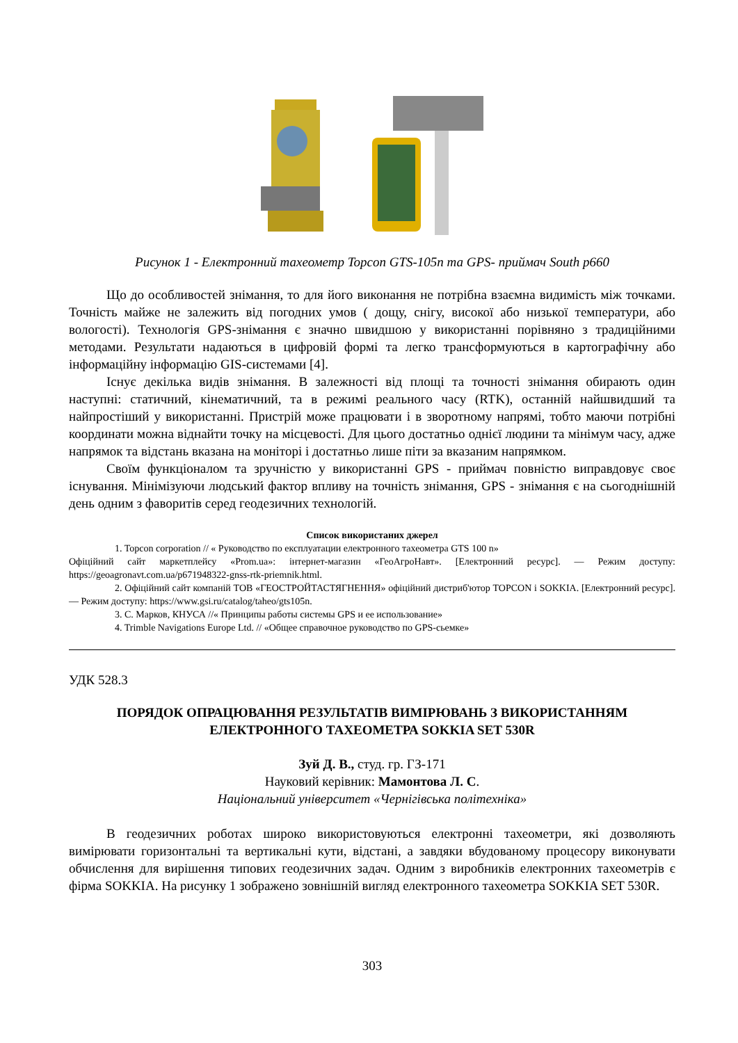Рисунок 1 - Електронний тахеометр Topcon GTS-105n та GPS- приймач South p660
Що до особливостей знімання, то для його виконання не потрібна взаємна видимість між точками. Точність майже не залежить від погодних умов ( дощу, снігу, високої або низької температури, або вологості). Технологія GPS-знімання є значно швидшою у використанні порівняно з традиційними методами. Результати надаються в цифровій формі та легко трансформуються в картографічну або інформаційну інформацію GIS-системами [4].
Існує декілька видів знімання. В залежності від площі та точності знімання обирають один наступні: статичний, кінематичний, та в режимі реального часу (RTK), останній найшвидший та найпростіший у використанні. Пристрій може працювати і в зворотному напрямі, тобто маючи потрібні координати можна віднайти точку на місцевості. Для цього достатньо однієї людини та мінімум часу, адже напрямок та відстань вказана на моніторі і достатньо лише піти за вказаним напрямком.
Своїм функціоналом та зручністю у використанні GPS - приймач повністю виправдовує своє існування. Мінімізуючи людський фактор впливу на точність знімання, GPS - знімання є на сьогоднішній день одним з фаворитів серед геодезичних технологій.
Список використаних джерел
1. Topcon corporation // « Руководство по експлуатации електронного тахеометра GTS 100 n»
Офіційний сайт маркетплейсу «Prom.ua»: інтернет-магазин «ГеоАгроНавт». [Електронний ресурс]. — Режим доступу: https://geoagronavt.com.ua/p671948322-gnss-rtk-priemnik.html.
2. Офіційний сайт компаній ТОВ «ГЕОСТРОЙТАСТЯГНЕННЯ» офіційний дистриб'ютор TOPCON і SOKKIA. [Електронний ресурс]. — Режим доступу: https://www.gsi.ru/catalog/taheo/gts105n.
3. С. Марков, КНУСА //« Принципы работы системы GPS и ее использование»
4. Trimble Navigations Europe Ltd. // «Общее справочное руководство по GPS-сьемке»
УДК 528.3
ПОРЯДОК ОПРАЦЮВАННЯ РЕЗУЛЬТАТІВ ВИМІРЮВАНЬ З ВИКОРИСТАННЯМ ЕЛЕКТРОННОГО ТАХЕОМЕТРА SOKKIA SET 530R
Зуй Д. В., студ. гр. ГЗ-171
Науковий керівник: Мамонтова Л. С.
Національний університет «Чернігівська політехніка»
В геодезичних роботах широко використовуються електронні тахеометри, які дозволяють вимірювати горизонтальні та вертикальні кути, відстані, а завдяки вбудованому процесору виконувати обчислення для вирішення типових геодезичних задач. Одним з виробників електронних тахеометрів є фірма SOKKIA. На рисунку 1 зображено зовнішній вигляд електронного тахеометра SOKKIA SET 530R.
303